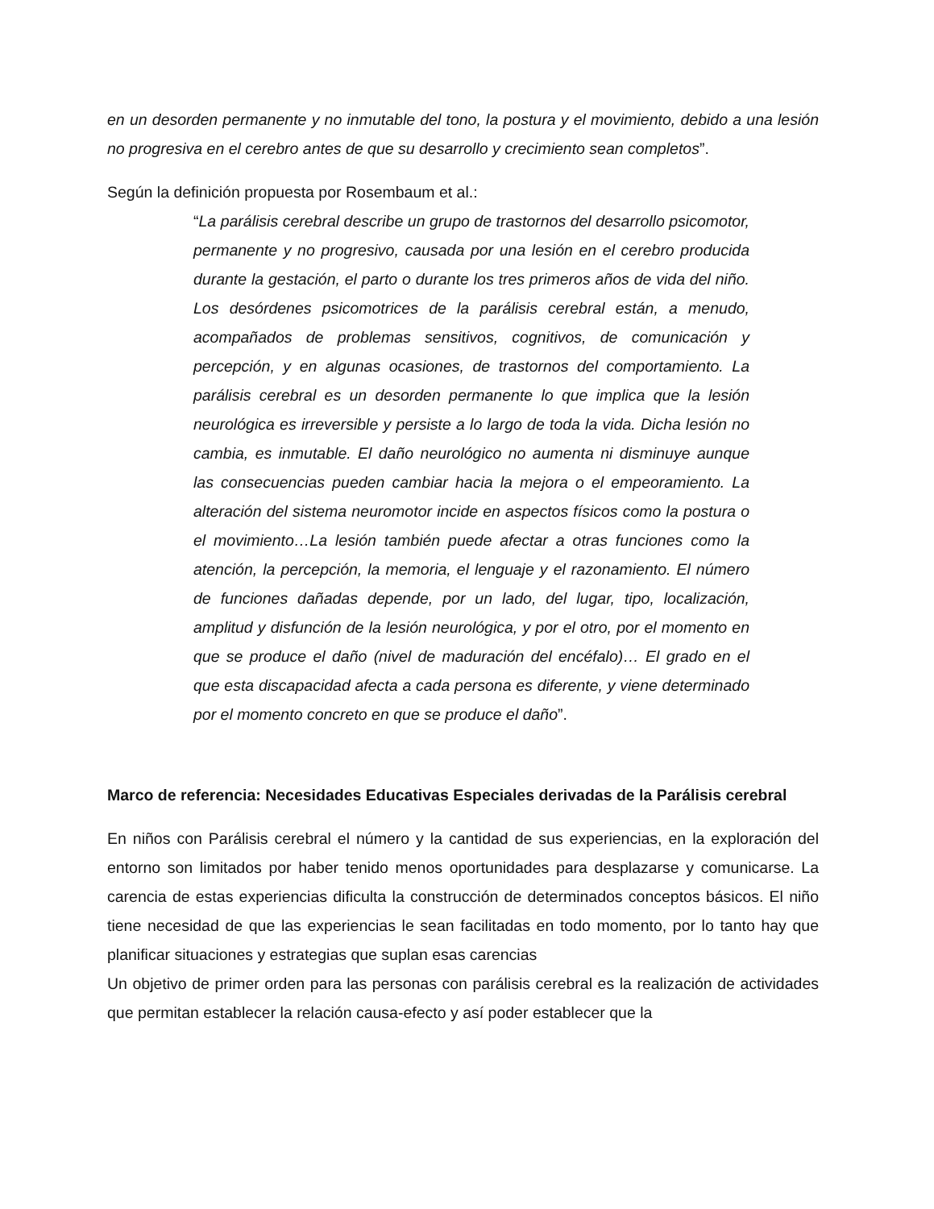en un desorden permanente y no inmutable del tono, la postura y el movimiento, debido a una lesión no progresiva en el cerebro antes de que su desarrollo y crecimiento sean completos”.
Según la definición propuesta por Rosembaum et al.:
“La parálisis cerebral describe un grupo de trastornos del desarrollo psicomotor, permanente y no progresivo, causada por una lesión en el cerebro producida durante la gestación, el parto o durante los tres primeros años de vida del niño. Los desórdenes psicomotrices de la parálisis cerebral están, a menudo, acompañados de problemas sensitivos, cognitivos, de comunicación y percepción, y en algunas ocasiones, de trastornos del comportamiento. La parálisis cerebral es un desorden permanente lo que implica que la lesión neurológica es irreversible y persiste a lo largo de toda la vida. Dicha lesión no cambia, es inmutable. El daño neurológico no aumenta ni disminuye aunque las consecuencias pueden cambiar hacia la mejora o el empeoramiento. La alteración del sistema neuromotor incide en aspectos físicos como la postura o el movimiento…La lesión también puede afectar a otras funciones como la atención, la percepción, la memoria, el lenguaje y el razonamiento. El número de funciones dañadas depende, por un lado, del lugar, tipo, localización, amplitud y disfunción de la lesión neurológica, y por el otro, por el momento en que se produce el daño (nivel de maduración del encéfalo)… El grado en el que esta discapacidad afecta a cada persona es diferente, y viene determinado por el momento concreto en que se produce el daño”.
Marco de referencia: Necesidades Educativas Especiales derivadas de la Parálisis cerebral
En niños con Parálisis cerebral el número y la cantidad de sus experiencias, en la exploración del entorno son limitados por haber tenido menos oportunidades para desplazarse y comunicarse. La carencia de estas experiencias dificulta la construcción de determinados conceptos básicos. El niño tiene necesidad de que las experiencias le sean facilitadas en todo momento, por lo tanto hay que planificar situaciones y estrategias que suplan esas carencias
Un objetivo de primer orden para las personas con parálisis cerebral es la realización de actividades que permitan establecer la relación causa-efecto y así poder establecer que la